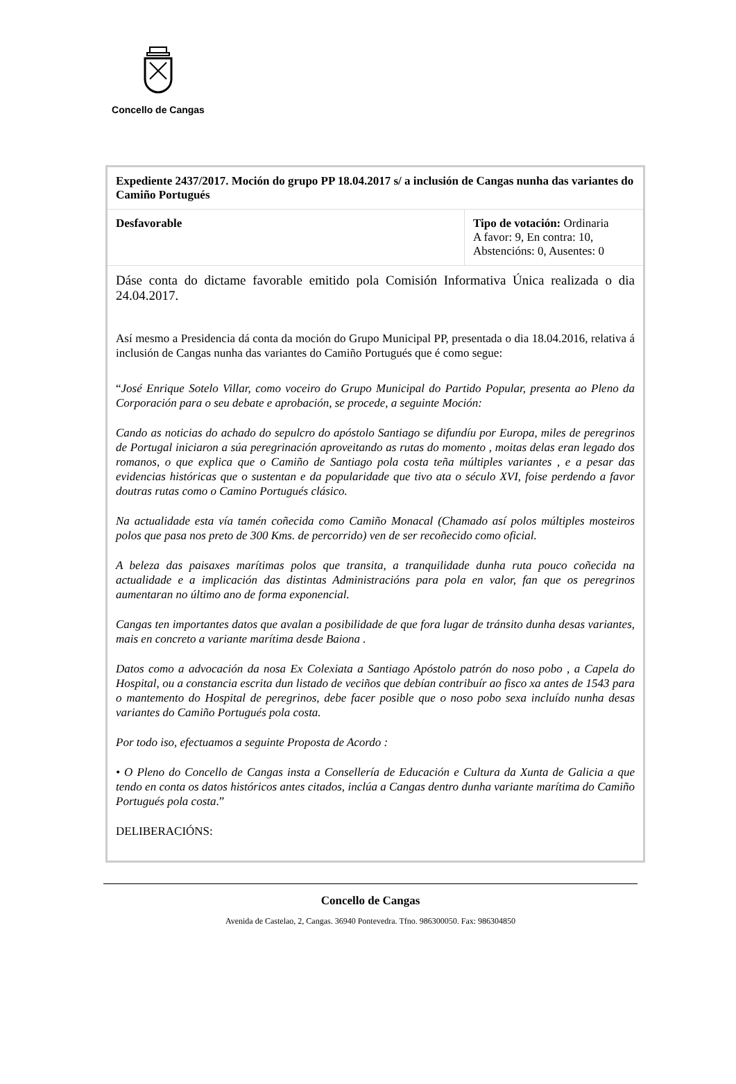Concello de Cangas
| Expediente 2437/2017. Moción do grupo PP 18.04.2017 s/ a inclusión de Cangas nunha das variantes do Camiño Portugués | |
| Desfavorable | Tipo de votación: Ordinaria A favor: 9, En contra: 10, Abstencións: 0, Ausentes: 0 |
| Dáse conta do dictame favorable emitido pola Comisión Informativa Única realizada o dia 24.04.2017. Así mesmo a Presidencia dá conta da moción do Grupo Municipal PP, presentada o dia 18.04.2016, relativa á inclusión de Cangas nunha das variantes do Camiño Portugués que é como segue: “ José Enrique Sotelo Villar, como voceiro do Grupo Municipal do Partido Popular, presenta ao Pleno da Corporación para o seu debate e aprobación, se procede, a seguinte Moción: Cando as noticias do achado do sepulcro do apóstolo Santiago se difundíu por Europa, miles de peregrinos de Portugal iniciaron a súa peregrinación aproveitando as rutas do momento , moitas delas eran legado dos romanos, o que explica que o Camiño de Santiago pola costa teña múltiples variantes , e a pesar das evidencias históricas que o sustentan e da popularidade que tivo ata o século XVI, foise perdendo a favor doutras rutas como o Camino Portugués clásico. Na actualidade esta vía tamén coñecida como Camiño Monacal (Chamado así polos múltiples mosteiros polos que pasa nos preto de 300 Kms. de percorrido) ven de ser recoñecido como oficial. A beleza das paisaxes marítimas polos que transita, a tranquilidade dunha ruta pouco coñecida na actualidade e a implicación das distintas Administracións para pola en valor, fan que os peregrinos aumentaran no último ano de forma exponencial. Cangas ten importantes datos que avalan a posibilidade de que fora lugar de tránsito dunha desas variantes, mais en concreto a variante marítima desde Baiona . Datos como a advocación da nosa Ex Colexiata a Santiago Apóstolo patrón do noso pobo , a Capela do Hospital, ou a constancia escrita dun listado de veciños que debían contribuír ao fisco xa antes de 1543 para o mantemento do Hospital de peregrinos, debe facer posible que o noso pobo sexa incluído nunha desas variantes do Camiño Portugués pola costa. Por todo iso, efectuamos a seguinte Proposta de Acordo : • O Pleno do Concello de Cangas insta a Consellería de Educación e Cultura da Xunta de Galicia a que tendo en conta os datos históricos antes citados, inclúa a Cangas dentro dunha variante marítima do Camiño Portugués pola costa .” DELIBERACIÓNS: | |
Concello de Cangas
Avenida de Castelao, 2, Cangas. 36940 Pontevedra. Tfno. 986300050. Fax: 986304850